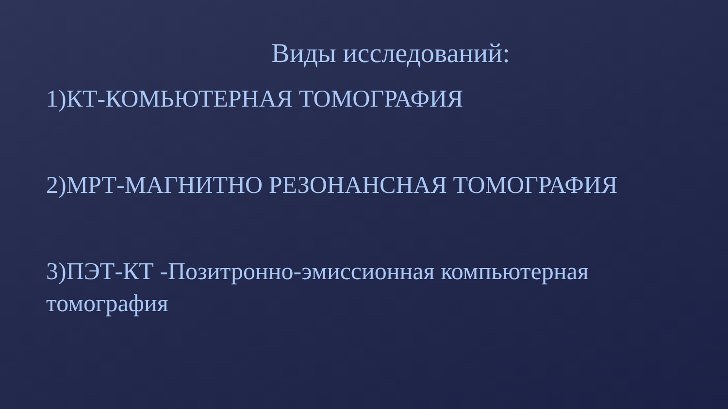Виды исследований:
1)КТ-КОМЬЮТЕРНАЯ ТОМОГРАФИЯ
2)МРТ-МАГНИТНО РЕЗОНАНСНАЯ ТОМОГРАФИЯ
3)ПЭТ-КТ -Позитронно-эмиссионная компьютерная томография